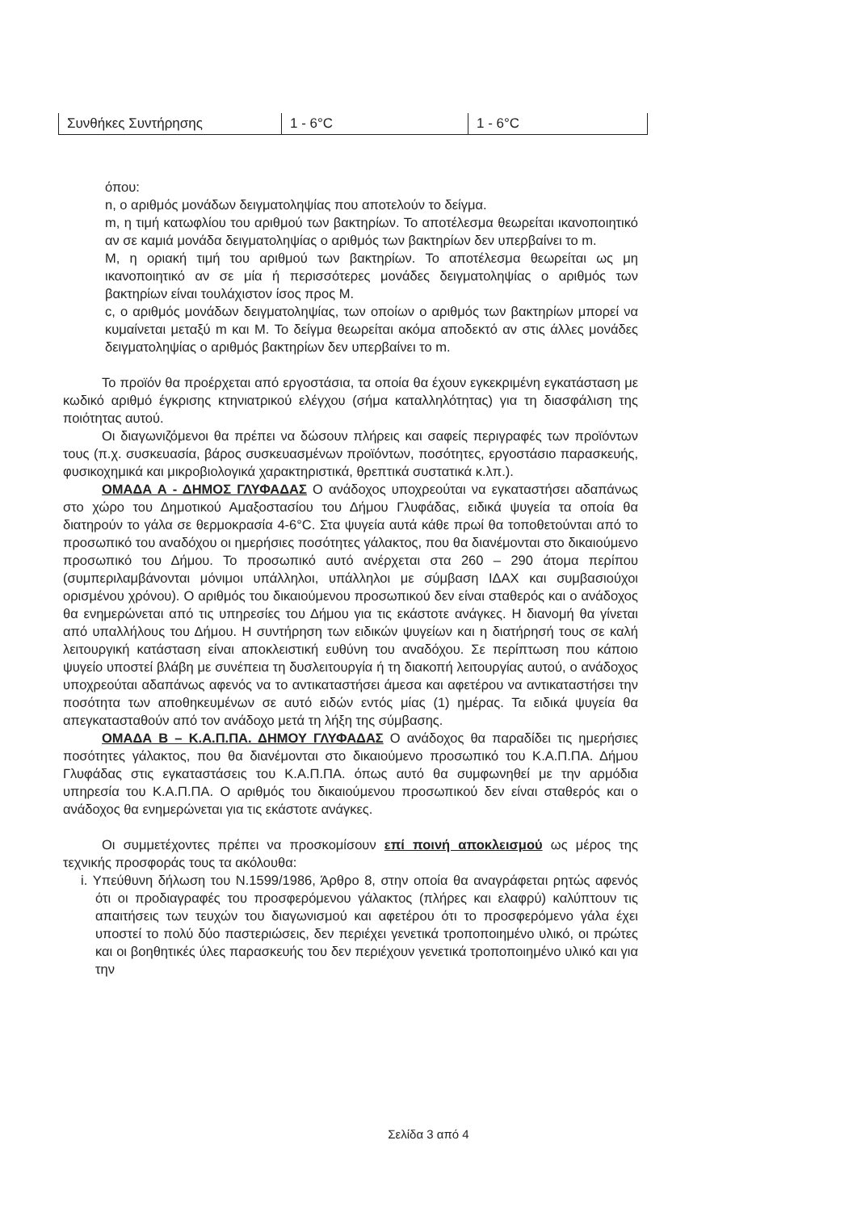| Συνθήκες Συντήρησης | 1 - 6°C | 1 - 6°C |
όπου:
n, ο αριθμός μονάδων δειγματοληψίας που αποτελούν το δείγμα.
m, η τιμή κατωφλίου του αριθμού των βακτηρίων. Το αποτέλεσμα θεωρείται ικανοποιητικό αν σε καμιά μονάδα δειγματοληψίας ο αριθμός των βακτηρίων δεν υπερβαίνει το m.
M, η οριακή τιμή του αριθμού των βακτηρίων. Το αποτέλεσμα θεωρείται ως μη ικανοποιητικό αν σε μία ή περισσότερες μονάδες δειγματοληψίας ο αριθμός των βακτηρίων είναι τουλάχιστον ίσος προς M.
c, ο αριθμός μονάδων δειγματοληψίας, των οποίων ο αριθμός των βακτηρίων μπορεί να κυμαίνεται μεταξύ m και M. Το δείγμα θεωρείται ακόμα αποδεκτό αν στις άλλες μονάδες δειγματοληψίας ο αριθμός βακτηρίων δεν υπερβαίνει το m.
Το προϊόν θα προέρχεται από εργοστάσια, τα οποία θα έχουν εγκεκριμένη εγκατάσταση με κωδικό αριθμό έγκρισης κτηνιατρικού ελέγχου (σήμα καταλληλότητας) για τη διασφάλιση της ποιότητας αυτού.
Οι διαγωνιζόμενοι θα πρέπει να δώσουν πλήρεις και σαφείς περιγραφές των προϊόντων τους (π.χ. συσκευασία, βάρος συσκευασμένων προϊόντων, ποσότητες, εργοστάσιο παρασκευής, φυσικοχημικά και μικροβιολογικά χαρακτηριστικά, θρεπτικά συστατικά κ.λπ.).
ΟΜΑΔΑ Α - ΔΗΜΟΣ ΓΛΥΦΑΔΑΣ Ο ανάδοχος υποχρεούται να εγκαταστήσει αδαπάνως στο χώρο του Δημοτικού Αμαξοστασίου του Δήμου Γλυφάδας, ειδικά ψυγεία τα οποία θα διατηρούν το γάλα σε θερμοκρασία 4-6°C. Στα ψυγεία αυτά κάθε πρωί θα τοποθετούνται από το προσωπικό του αναδόχου οι ημερήσιες ποσότητες γάλακτος, που θα διανέμονται στο δικαιούμενο προσωπικό του Δήμου. Το προσωπικό αυτό ανέρχεται στα 260 – 290 άτομα περίπου (συμπεριλαμβάνονται μόνιμοι υπάλληλοι, υπάλληλοι με σύμβαση ΙΔΑΧ και συμβασιούχοι ορισμένου χρόνου). Ο αριθμός του δικαιούμενου προσωπικού δεν είναι σταθερός και ο ανάδοχος θα ενημερώνεται από τις υπηρεσίες του Δήμου για τις εκάστοτε ανάγκες. Η διανομή θα γίνεται από υπαλλήλους του Δήμου. Η συντήρηση των ειδικών ψυγείων και η διατήρησή τους σε καλή λειτουργική κατάσταση είναι αποκλειστική ευθύνη του αναδόχου. Σε περίπτωση που κάποιο ψυγείο υποστεί βλάβη με συνέπεια τη δυσλειτουργία ή τη διακοπή λειτουργίας αυτού, ο ανάδοχος υποχρεούται αδαπάνως αφενός να το αντικαταστήσει άμεσα και αφετέρου να αντικαταστήσει την ποσότητα των αποθηκευμένων σε αυτό ειδών εντός μίας (1) ημέρας. Τα ειδικά ψυγεία θα απεγκατασταθούν από τον ανάδοχο μετά τη λήξη της σύμβασης.
ΟΜΑΔΑ Β – Κ.Α.Π.ΠΑ. ΔΗΜΟΥ ΓΛΥΦΑΔΑΣ Ο ανάδοχος θα παραδίδει τις ημερήσιες ποσότητες γάλακτος, που θα διανέμονται στο δικαιούμενο προσωπικό του Κ.Α.Π.ΠΑ. Δήμου Γλυφάδας στις εγκαταστάσεις του Κ.Α.Π.ΠΑ. όπως αυτό θα συμφωνηθεί με την αρμόδια υπηρεσία του Κ.Α.Π.ΠΑ. Ο αριθμός του δικαιούμενου προσωπικού δεν είναι σταθερός και ο ανάδοχος θα ενημερώνεται για τις εκάστοτε ανάγκες.
Οι συμμετέχοντες πρέπει να προσκομίσουν επί ποινή αποκλεισμού ως μέρος της τεχνικής προσφοράς τους τα ακόλουθα:
i. Υπεύθυνη δήλωση του Ν.1599/1986, Άρθρο 8, στην οποία θα αναγράφεται ρητώς αφενός ότι οι προδιαγραφές του προσφερόμενου γάλακτος (πλήρες και ελαφρύ) καλύπτουν τις απαιτήσεις των τευχών του διαγωνισμού και αφετέρου ότι το προσφερόμενο γάλα έχει υποστεί το πολύ δύο παστεριώσεις, δεν περιέχει γενετικά τροποποιημένο υλικό, οι πρώτες και οι βοηθητικές ύλες παρασκευής του δεν περιέχουν γενετικά τροποποιημένο υλικό και για την
Σελίδα 3 από 4